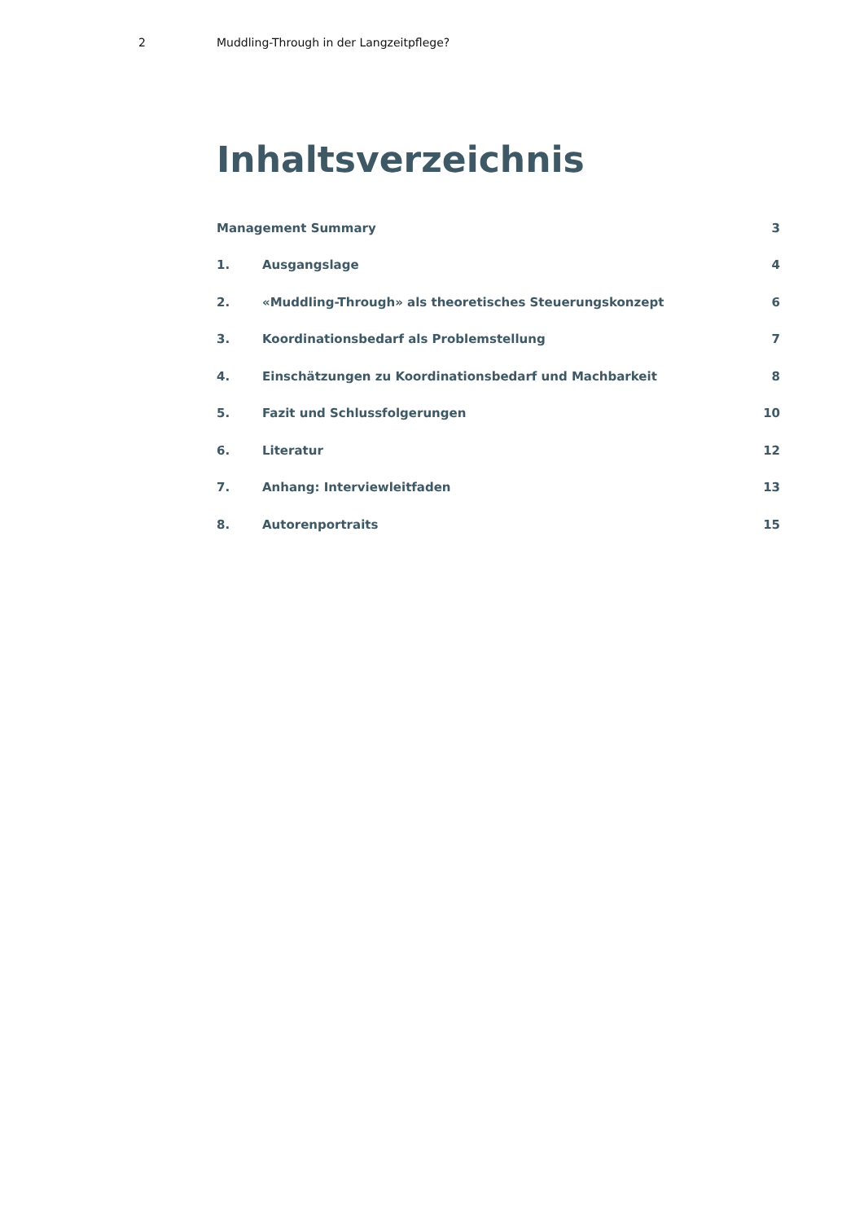2 Muddling-Through in der Langzeitpflege?
Inhaltsverzeichnis
| Management Summary | | 3 |
| 1. | Ausgangslage | 4 |
| 2. | «Muddling-Through» als theoretisches Steuerungskonzept | 6 |
| 3. | Koordinationsbedarf als Problemstellung | 7 |
| 4. | Einschätzungen zu Koordinationsbedarf und Machbarkeit | 8 |
| 5. | Fazit und Schlussfolgerungen | 10 |
| 6. | Literatur | 12 |
| 7. | Anhang: Interviewleitfaden | 13 |
| 8. | Autorenportraits | 15 |